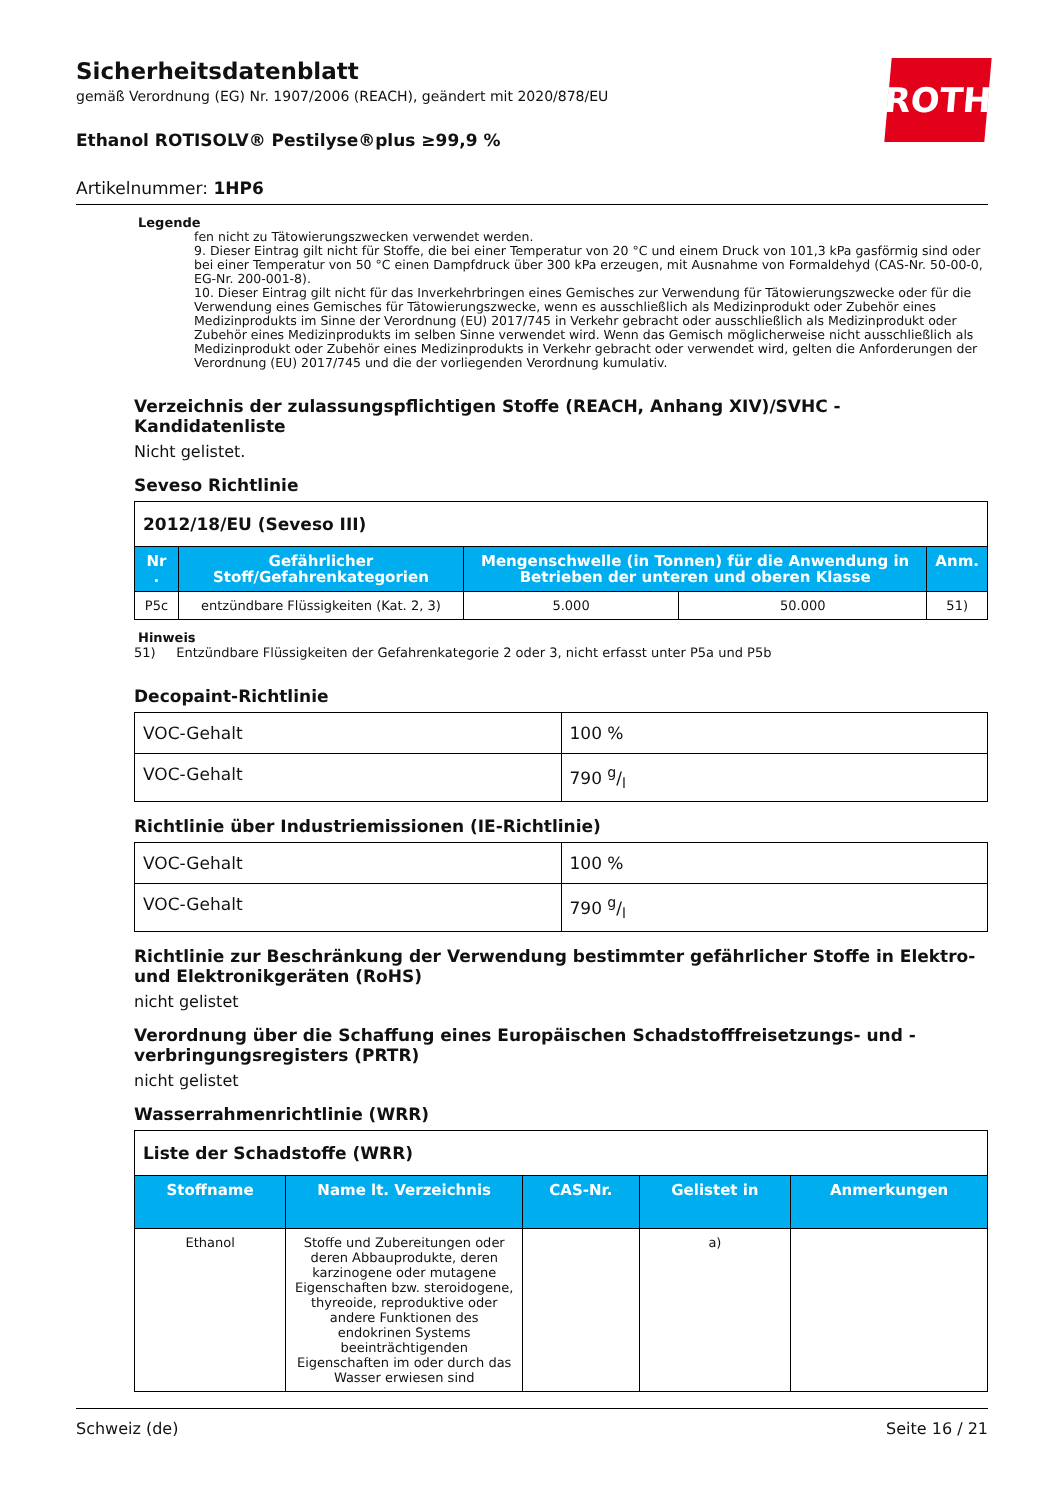ROTH
Sicherheitsdatenblatt
gemäß Verordnung (EG) Nr. 1907/2006 (REACH), geändert mit 2020/878/EU
Ethanol ROTISOLV® Pestilyse®plus ≥99,9 %
Artikelnummer: 1HP6
Legende
fen nicht zu Tätowierungszwecken verwendet werden.
9. Dieser Eintrag gilt nicht für Stoffe, die bei einer Temperatur von 20 °C und einem Druck von 101,3 kPa gasförmig sind oder bei einer Temperatur von 50 °C einen Dampfdruck über 300 kPa erzeugen, mit Ausnahme von Formaldehyd (CAS-Nr. 50-00-0, EG-Nr. 200-001-8).
10. Dieser Eintrag gilt nicht für das Inverkehrbringen eines Gemisches zur Verwendung für Tätowierungszwecke oder für die Verwendung eines Gemisches für Tätowierungszwecke, wenn es ausschließlich als Medizinprodukt oder Zubehör eines Medizinprodukts im Sinne der Verordnung (EU) 2017/745 in Verkehr gebracht oder ausschließlich als Medizinprodukt oder Zubehör eines Medizinprodukts im selben Sinne verwendet wird. Wenn das Gemisch möglicherweise nicht ausschließlich als Medizinprodukt oder Zubehör eines Medizinprodukts in Verkehr gebracht oder verwendet wird, gelten die Anforderungen der Verordnung (EU) 2017/745 und die der vorliegenden Verordnung kumulativ.
Verzeichnis der zulassungspflichtigen Stoffe (REACH, Anhang XIV)/SVHC - Kandidatenliste
Nicht gelistet.
Seveso Richtlinie
| 2012/18/EU (Seveso III) | | | | |
| Nr . | Gefährlicher Stoff/Gefahrenkategorien | Mengenschwelle (in Tonnen) für die Anwendung in Betrieben der unteren und oberen Klasse | | Anm. |
| P5c | entzündbare Flüssigkeiten (Kat. 2, 3) | 5.000 | 50.000 | 51) |
Hinweis
51) Entzündbare Flüssigkeiten der Gefahrenkategorie 2 oder 3, nicht erfasst unter P5a und P5b
Decopaint-Richtlinie
| VOC-Gehalt | 100 % |
| VOC-Gehalt | 790 g/l |
Richtlinie über Industriemissionen (IE-Richtlinie)
| VOC-Gehalt | 100 % |
| VOC-Gehalt | 790 g/l |
Richtlinie zur Beschränkung der Verwendung bestimmter gefährlicher Stoffe in Elektro- und Elektronikgeräten (RoHS)
nicht gelistet
Verordnung über die Schaffung eines Europäischen Schadstofffreisetzungs- und -verbringungsregisters (PRTR)
nicht gelistet
Wasserrahmenrichtlinie (WRR)
| Liste der Schadstoffe (WRR) | | | | |
| Stoffname | Name lt. Verzeichnis | CAS-Nr. | Gelistet in | Anmerkungen |
| Ethanol | Stoffe und Zubereitungen oder deren Abbauprodukte, deren karzinogene oder mutagene Eigenschaften bzw. steroidogene, thyreoide, reproduktive oder andere Funktionen des endokrinen Systems beeinträchtigenden Eigenschaften im oder durch das Wasser erwiesen sind | | a) | |
Schweiz (de) Seite 16 / 21